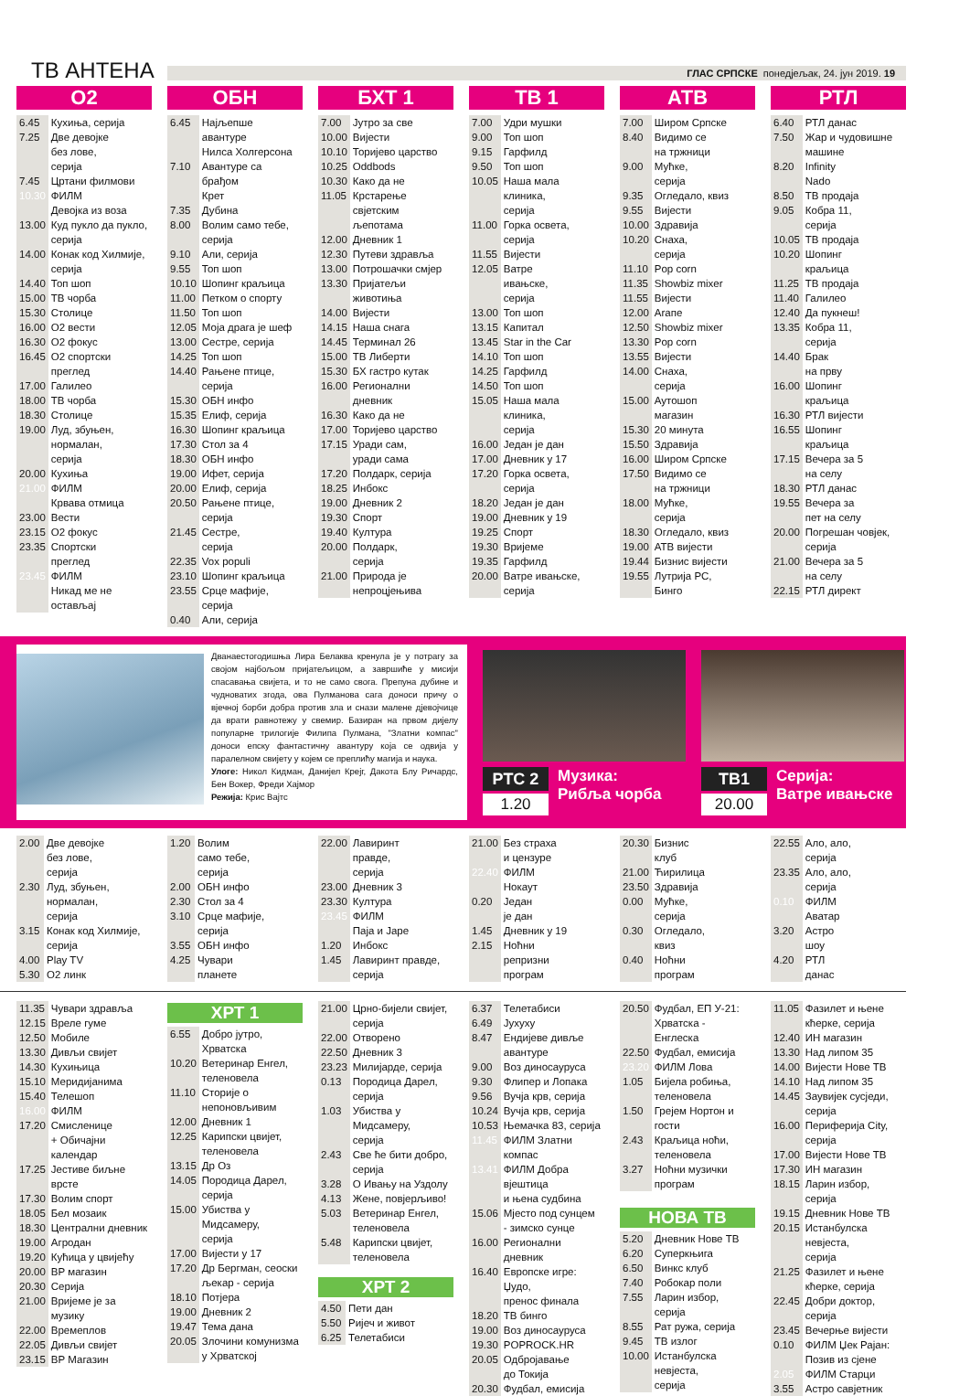ТВ АНТЕНА
ГЛАС СРПСКЕ понедјељак, 24. јун 2019. 19
О2
| 6.45 | Кухиња, серија |
| 7.25 | Двe девојке без лове, серија |
| 7.45 | Цртани филмови |
| 10.30 | ФИЛМ Девојка из воза |
| 13.00 | Куд пукло да пукло, серија |
| 14.00 | Конак код Хилмије, серија |
| 14.40 | Топ шоп |
| 15.00 | ТВ чорба |
| 15.30 | Столице |
| 16.00 | О2 вести |
| 16.30 | О2 фокус |
| 16.45 | О2 спортски преглед |
| 17.00 | Галилео |
| 18.00 | ТВ чорба |
| 18.30 | Столице |
| 19.00 | Луд, збуњен, нормалан, серија |
| 20.00 | Кухиња |
| 21.00 | ФИЛМ Крвава отмица |
| 23.00 | Вести |
| 23.15 | О2 фокус |
| 23.35 | Спортски преглед |
| 23.45 | ФИЛМ Никад ме не остављај |
ОБН
| 6.45 | Најљепше авантуре Нилса Холгерсона |
| 7.10 | Авантуре са брађом Крет |
| 7.35 | Дубина |
| 8.00 | Волим само тебе, серија |
| 9.10 | Али, серија |
| 9.55 | Топ шоп |
| 10.10 | Шопинг краљица |
| 11.00 | Петком о спорту |
| 11.50 | Топ шоп |
| 12.05 | Моја драга је шеф |
| 13.00 | Сестре, серија |
| 14.25 | Топ шоп |
| 14.40 | Рањене птице, серија |
| 15.30 | ОБН инфо |
| 15.35 | Елиф, серија |
| 16.30 | Шопинг краљица |
| 17.30 | Стол за 4 |
| 18.30 | ОБН инфо |
| 19.00 | Ифет, серија |
| 20.00 | Елиф, серија |
| 20.50 | Рањене птице, серија |
| 21.45 | Сестре, серија |
| 22.35 | Vox populi |
| 23.10 | Шопинг краљица |
| 23.55 | Срце мафије, серија |
| 0.40 | Али, серија |
БХТ 1
| 7.00 | Јутро за све |
| 10.00 | Вијести |
| 10.10 | Торијево царство |
| 10.25 | Oddbods |
| 10.30 | Како да не |
| 11.05 | Крстарење свјетским љепотама |
| 12.00 | Дневник 1 |
| 12.30 | Путеви здравља |
| 13.00 | Потрошачки смјер |
| 13.30 | Пријатељи животиња |
| 14.00 | Вијести |
| 14.15 | Наша снага |
| 14.45 | Терминал 26 |
| 15.00 | ТВ Либерти |
| 15.30 | БХ гастро кутак |
| 16.00 | Регионални дневник |
| 16.30 | Како да не |
| 17.00 | Торијево царство |
| 17.15 | Уради сам, уради сама |
| 17.20 | Полдарк, серија |
| 18.25 | Инбокс |
| 19.00 | Дневник 2 |
| 19.30 | Спорт |
| 19.40 | Култура |
| 20.00 | Полдарк, серија |
| 21.00 | Природа је непроцјењива |
ТВ 1
| 7.00 | Удри мушки |
| 9.00 | Топ шоп |
| 9.15 | Гарфилд |
| 9.50 | Топ шоп |
| 10.05 | Наша мала клиника, серија |
| 11.00 | Горка освета, серија |
| 11.55 | Вијести |
| 12.05 | Ватре ивањске, серија |
| 13.00 | Топ шоп |
| 13.15 | Капитал |
| 13.45 | Star in the Car |
| 14.10 | Топ шоп |
| 14.25 | Гарфилд |
| 14.50 | Топ шоп |
| 15.05 | Наша мала клиника, серија |
| 16.00 | Један је дан |
| 17.00 | Дневник у 17 |
| 17.20 | Горка освета, серија |
| 18.20 | Један је дан |
| 19.00 | Дневник у 19 |
| 19.25 | Спорт |
| 19.30 | Вријеме |
| 19.35 | Гарфилд |
| 20.00 | Ватре ивањске, серија |
АТВ
| 7.00 | Широм Српске |
| 8.40 | Видимо се на тржници |
| 9.00 | Мућке, серија |
| 9.35 | Огледало, квиз |
| 9.55 | Вијести |
| 10.00 | Здравија |
| 10.20 | Снаха, серија |
| 11.10 | Pop corn |
| 11.35 | Showbiz mixer |
| 11.55 | Вијести |
| 12.00 | Аrапе |
| 12.50 | Showbiz mixer |
| 13.30 | Pop corn |
| 13.55 | Вијести |
| 14.00 | Снаха, серија |
| 15.00 | Аутошоп магазин |
| 15.30 | 20 минута |
| 15.50 | Здравија |
| 16.00 | Широм Српске |
| 17.50 | Видимо се на тржници |
| 18.00 | Мућке, серија |
| 18.30 | Огледало, квиз |
| 19.00 | АТВ вијести |
| 19.44 | Бизнис вијести |
| 19.55 | Лутрија РС, Бинго |
РТЛ
| 6.40 | РТЛ данас |
| 7.50 | Жар и чудовишне машине |
| 8.20 | Infinity Nado |
| 8.50 | ТВ продаја |
| 9.05 | Кобра 11, серија |
| 10.05 | ТВ продаја |
| 10.20 | Шопинг краљица |
| 11.25 | ТВ продаја |
| 11.40 | Галилео |
| 12.40 | Да пукнеш! |
| 13.35 | Кобра 11, серија |
| 14.40 | Брак на прву |
| 16.00 | Шопинг краљица |
| 16.30 | РТЛ вијести |
| 16.55 | Шопинг краљица |
| 17.15 | Вечера за 5 на селу |
| 18.30 | РТЛ данас |
| 19.55 | Вечера за пет на селу |
| 20.00 | Погрешан човјек, серија |
| 21.00 | Вечера за 5 на селу |
| 22.15 | РТЛ директ |
Дванаестогодишња Лира Белаква кренула је у потрагу за својом најбољом пријатељицом, а завршиће у мисији спасавања свијета, и то не само свога. Препуна дубине и чудноватих згода, ова Пулманова сага доноси причу о вјечној борби добра против зла и снази малене дјевојчице да врати равнотежу у свемир. Базиран на првом дијелу популарне трилогије Филипа Пулмана, "Златни компас" доноси епску фантастичну авантуру која се одвија у паралелном свијету у којем се преплићу магија и наука.
Улоге: Никол Кидман, Данијел Крејг, Дакота Блу Ричардс, Бен Вокер, Фреди Хајмор
Режија: Крис Вајтс
РТС 2
1.20
Музика:
Рибља чорба
ТВ1
20.00
Серија:
Ватре ивањске
| 2.00 | Двe девојке без лове, серија |
| 2.30 | Луд, збуњен, нормалан, серија |
| 3.15 | Конак код Хилмије, серија |
| 4.00 | Play TV |
| 5.30 | О2 линк |
| 1.20 | Волим само тебе, серија |
| 2.00 | ОБН инфо |
| 2.30 | Стол за 4 |
| 3.10 | Срце мафије, серија |
| 3.55 | ОБН инфо |
| 4.25 | Чувари планете |
| 22.00 | Лавиринт правде, серија |
| 23.00 | Дневник 3 |
| 23.30 | Култура |
| 23.45 | ФИЛМ Паја и Јаре |
| 1.20 | Инбокс |
| 1.45 | Лавиринт правде, серија |
| 21.00 | Без страха и цензуре |
| 22.40 | ФИЛМ Нокаут |
| 0.20 | Један је дан |
| 1.45 | Дневник у 19 |
| 2.15 | Ноћни репризни програм |
| 20.30 | Бизнис клуб |
| 21.00 | Ћирилица |
| 23.50 | Здравија |
| 0.00 | Мућке, серија |
| 0.30 | Огледало, квиз |
| 0.40 | Ноћни програм |
| 22.55 | Ало, ало, серија |
| 23.35 | Ало, ало, серија |
| 0.10 | ФИЛМ Аватар |
| 3.20 | Астро шоу |
| 4.20 | РТЛ данас |
| 11.35 | Чувари здравља |
| 12.15 | Вреле гуме |
| 12.50 | Мобиле |
| 13.30 | Дивљи свијет |
| 14.30 | Кухињица |
| 15.10 | Меридијанима |
| 15.40 | Телешоп |
| 16.00 | ФИЛМ |
| 17.20 | Смисленице + Обичајни календар |
| 17.25 | Јестиве биљне врсте |
| 17.30 | Волим спорт |
| 18.05 | Бел мозаик |
| 18.30 | Централни дневник |
| 19.00 | Агродан |
| 19.20 | Кућица у цвијећу |
| 20.00 | ВР магазин |
| 20.30 | Серија |
| 21.00 | Вријеме је за музику |
| 22.00 | Времеплов |
| 22.05 | Дивљи свијет |
| 23.15 | ВР Магазин |
ХРТ 1
| 6.55 | Добро јутро, Хрватска |
| 10.20 | Ветеринар Енгел, теленовела |
| 11.10 | Сторије о непоновљивим |
| 12.00 | Дневник 1 |
| 12.25 | Карипски цвијет, теленовела |
| 13.15 | Др Оз |
| 14.05 | Породица Дарел, серија |
| 15.00 | Убиства у Мидсамеру, серија |
| 17.00 | Вијести у 17 |
| 17.20 | Др Бергман, сеоски љекар - серија |
| 18.10 | Потјера |
| 19.00 | Дневник 2 |
| 19.47 | Тема дана |
| 20.05 | Злочини комунизма у Хрватској |
| 21.00 | Црно-бијели свијет, серија |
| 22.00 | Отворено |
| 22.50 | Дневник 3 |
| 23.23 | Милијарде, серија |
| 0.13 | Породица Дарел, серија |
| 1.03 | Убиства у Мидсамеру, серија |
| 2.43 | Све ће бити добро, серија |
| 3.28 | О Ивању на Уздолу |
| 4.13 | Жене, повјерљиво! |
| 5.03 | Ветеринар Енгел, теленовела |
| 5.48 | Карипски цвијет, теленовела |
ХРТ 2
| 4.50 | Пети дан |
| 5.50 | Ријеч и живот |
| 6.25 | Телетабиси |
| 6.37 | Телетабиси |
| 6.49 | Јухуху |
| 8.47 | Ендијеве дивље авантуре |
| 9.00 | Воз диносауруса |
| 9.30 | Флипер и Лопака |
| 9.56 | Вучја крв, серија |
| 10.24 | Вучја крв, серија |
| 10.53 | Њемачка 83, серија |
| 11.45 | ФИЛМ Златни компас |
| 13.41 | ФИЛМ Добра вјештица и њена судбина |
| 15.06 | Мјесто под сунцем - зимско сунце |
| 16.00 | Регионални дневник |
| 16.40 | Европске игре: Џудо, пренос финала |
| 18.20 | ТВ бинго |
| 19.00 | Воз диносауруса |
| 19.30 | POPROCK.HR |
| 20.05 | Одбројавање до Токија |
| 20.30 | Фудбал, емисија |
| 20.50 | Фудбал, ЕП У-21: Хрватска - Енглеска |
| 22.50 | Фудбал, емисија |
| 23.20 | ФИЛМ Лова |
| 1.05 | Бијела робиња, теленовела |
| 1.50 | Грејем Нортон и гости |
| 2.43 | Краљица ноћи, теленовела |
| 3.27 | Ноћни музички програм |
НОВА ТВ
| 5.20 | Дневник Нове ТВ |
| 6.20 | Суперкњига |
| 6.50 | Винкс клуб |
| 7.40 | Робокар поли |
| 7.55 | Ларин избор, серија |
| 8.55 | Рат ружа, серија |
| 9.45 | ТВ излог |
| 10.00 | Истанбулска невјеста, серија |
| 11.05 | Фазилет и њене кћерке, серија |
| 12.40 | ИН магазин |
| 13.30 | Над липом 35 |
| 14.00 | Вијести Нове ТВ |
| 14.10 | Над липом 35 |
| 14.45 | Заувијек сусједи, серија |
| 16.00 | Периферија City, серија |
| 17.00 | Вијести Нове ТВ |
| 17.30 | ИН магазин |
| 18.15 | Ларин избор, серија |
| 19.15 | Дневник Нове ТВ |
| 20.15 | Истанбулска невјеста, серија |
| 21.25 | Фазилет и њене кћерке, серија |
| 22.45 | Добри доктор, серија |
| 23.45 | Вечерње вијести |
| 0.10 | ФИЛМ Џек Рајан: Позив из сјене |
| 2.05 | ФИЛМ Старци |
| 3.55 | Астро савјетник |